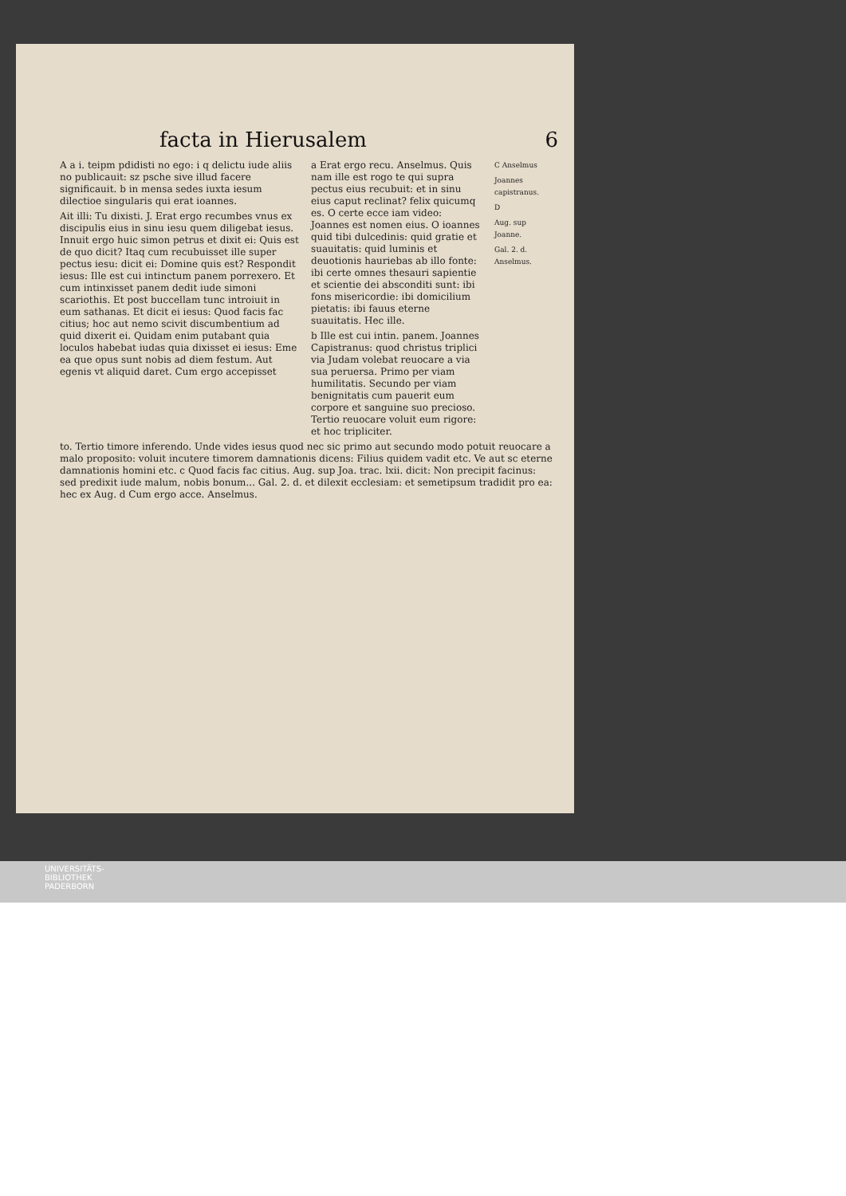facta in Hierusalem 6
A a i. teipm pdidisti no ego: i q delictu iude aliis no publicauit: sz psche sive illud facere significauit. b in mensa sedes iuxta iesum dilectioe singularis qui erat ioannes.
Ait illi: Tu dixisti. J. Erat ergo recumbes vnus ex discipulis eius in sinu iesu quem diligebat iesus. Innuit ergo huic simon petrus et dixit ei: Quis est de quo dicit? Itaq cum recubuisset ille super pectus iesu: dicit ei: Domine quis est? Respondit iesus: Ille est cui intinctum panem porrexero. Et cum intinxisset panem dedit iude simoni scariothis. Et post buccellam tunc introiuit in eum sathanas. Et dicit ei iesus: Quod facis fac citius; hoc aut nemo scivit discumbentium ad quid dixerit ei. Quidam enim putabant quia loculos habebat iudas quia dixisset ei iesus: Eme ea que opus sunt nobis ad diem festum. Aut egenis vt aliquid daret. Cum ergo accepisset
a Erat ergo recu. Anselmus. Quis nam ille est rogo te qui supra pectus eius recubuit: et in sinu eius caput reclinat? felix quicumq es. O certe ecce iam video: Joannes est nomen eius. O ioannes quid tibi dulcedinis: quid gratie et suauitatis: quid luminis et deuotionis hauriebas ab illo fonte: ibi certe omnes thesauri sapientie et scientie dei absconditi sunt: ibi fons misericordie: ibi domicilium pietatis: ibi fauus eterne suauitatis. Hec ille.
b Ille est cui intin. panem. Joannes Capistranus: quod christus triplici via Judam volebat reuocare a via sua peruersa. Primo per viam humilitatis. Secundo per viam benignitatis cum pauerit eum corpore et sanguine suo precioso. Tertio reuocare voluit eum rigore: et hoc tripliciter.
C Anselmus
Joannes capistranus.
D
Aug. sup Joanne.
Gal. 2. d. Anselmus.
to. Tertio timore inferendo. Unde vides iesus quod nec sic primo aut secundo modo potuit reuocare a malo proposito: voluit incutere timorem damnationis dicens: Filius quidem vadit etc. Ve aut sc eterne damnationis homini etc. c Quod facis fac citius. Aug. sup Joa. trac. lxii. dicit: Non precipit facinus: sed predixit iude malum, nobis bonum... Gal. 2. d. et dilexit ecclesiam: et semetipsum tradidit pro ea: hec ex Aug. d Cum ergo acce. Anselmus.
UNIVERSITÄTS-
BIBLIOTHEK
PADERBORN